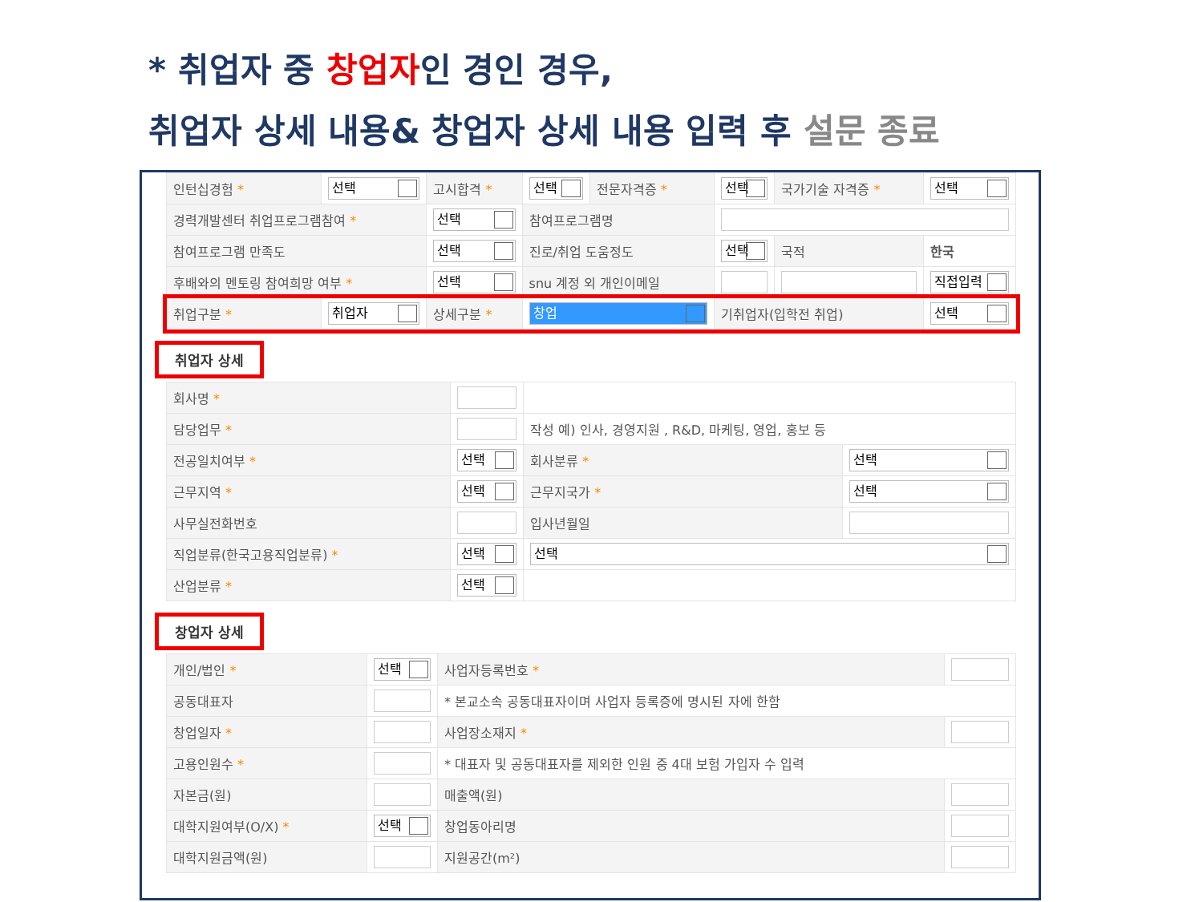* 취업자 중 창업자인 경인 경우,
취업자 상세 내용& 창업자 상세 내용 입력 후 설문 종료
| 인턴십경험 * | 선택 | 고시합격 * | 선택 | 전문자격증 * | 선택 | 국가기술 자격증 * | 선택 |
| 경력개발센터 취업프로그램참여 * | | 선택 | 참여프로그램명 | | | | |
| 참여프로그램 만족도 | | 선택 | 진로/취업 도움정도 | | 선택 | 국적 | 한국 |
| 후배와의 멘토링 참여희망 여부 * | | 선택 | snu 계정 외 개인이메일 | | | | 직접입력 |
| 취업구분 * | 취업자 | 상세구분 * | 창업 | | 기취업자(입학전 취업) | | 선택 |
취업자 상세
| 회사명 * | | | |
| 담당업무 * | | 작성 예) 인사, 경영지원 , R&D, 마케팅, 영업, 홍보 등 | |
| 전공일치여부 * | 선택 | 회사분류 * | 선택 |
| 근무지역 * | 선택 | 근무지국가 * | 선택 |
| 사무실전화번호 | | 입사년월일 | |
| 직업분류(한국고용직업분류) * | 선택 | 선택 | |
| 산업분류 * | 선택 | | |
창업자 상세
| 개인/법인 * | 선택 | 사업자등록번호 * | |
| 공동대표자 | | * 본교소속 공동대표자이며 사업자 등록증에 명시된 자에 한함 | |
| 창업일자 * | | 사업장소재지 * | |
| 고용인원수 * | | * 대표자 및 공동대표자를 제외한 인원 중 4대 보험 가입자 수 입력 | |
| 자본금(원) | | 매출액(원) | |
| 대학지원여부(O/X) * | 선택 | 창업동아리명 | |
| 대학지원금액(원) | | 지원공간(m²) | |